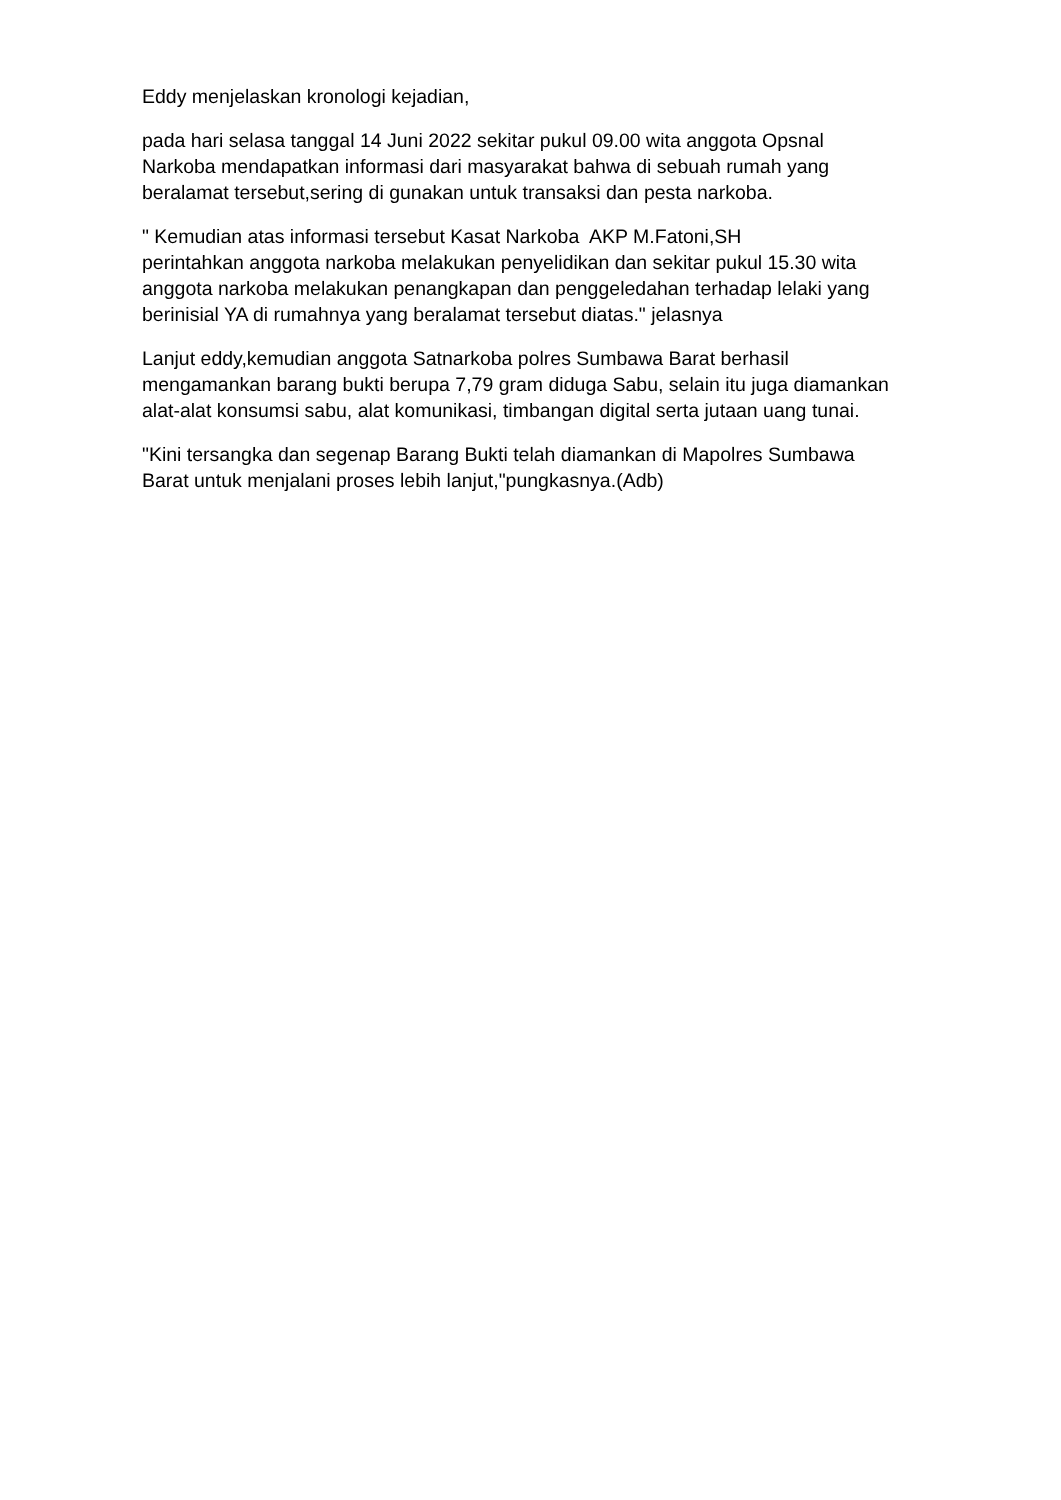Eddy menjelaskan kronologi kejadian,
pada hari selasa tanggal 14 Juni 2022 sekitar pukul 09.00 wita anggota Opsnal Narkoba mendapatkan informasi dari masyarakat bahwa di sebuah rumah yang beralamat tersebut,sering di gunakan untuk transaksi dan pesta narkoba.
" Kemudian atas informasi tersebut Kasat Narkoba AKP M.Fatoni,SH
perintahkan anggota narkoba melakukan penyelidikan dan sekitar pukul 15.30 wita anggota narkoba melakukan penangkapan dan penggeledahan terhadap lelaki yang berinisial YA di rumahnya yang beralamat tersebut diatas." jelasnya
Lanjut eddy,kemudian anggota Satnarkoba polres Sumbawa Barat berhasil mengamankan barang bukti berupa 7,79 gram diduga Sabu, selain itu juga diamankan alat-alat konsumsi sabu, alat komunikasi, timbangan digital serta jutaan uang tunai.
"Kini tersangka dan segenap Barang Bukti telah diamankan di Mapolres Sumbawa Barat untuk menjalani proses lebih lanjut,"pungkasnya.(Adb)